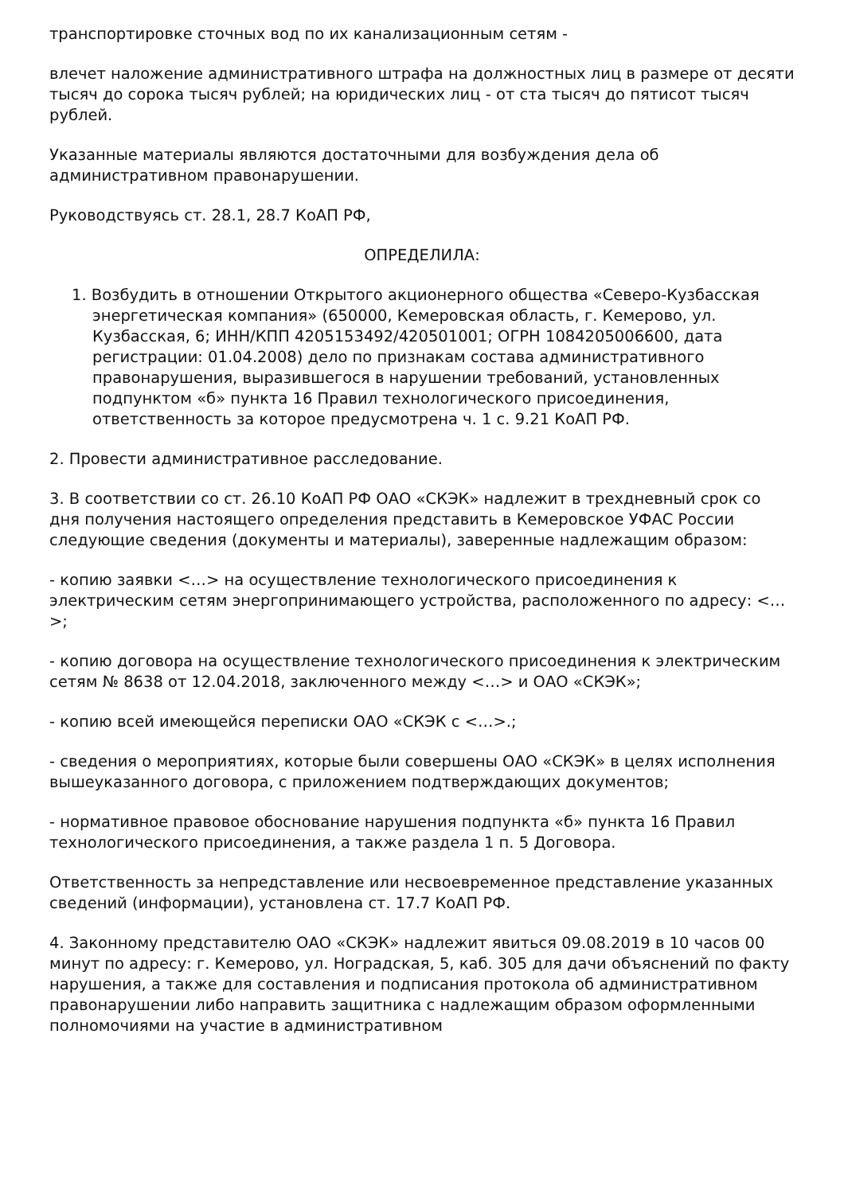транспортировке сточных вод по их канализационным сетям -
влечет наложение административного штрафа на должностных лиц в размере от десяти тысяч до сорока тысяч рублей; на юридических лиц - от ста тысяч до пятисот тысяч рублей.
Указанные материалы являются достаточными для возбуждения дела об административном правонарушении.
Руководствуясь ст. 28.1, 28.7 КоАП РФ,
ОПРЕДЕЛИЛА:
1. Возбудить в отношении Открытого акционерного общества «Северо-Кузбасская энергетическая компания» (650000, Кемеровская область, г. Кемерово, ул. Кузбасская, 6; ИНН/КПП 4205153492/420501001; ОГРН 1084205006600, дата регистрации: 01.04.2008) дело по признакам состава административного правонарушения, выразившегося в нарушении требований, установленных подпунктом «б» пункта 16 Правил технологического присоединения, ответственность за которое предусмотрена ч. 1 с. 9.21 КоАП РФ.
2. Провести административное расследование.
3. В соответствии со ст. 26.10 КоАП РФ ОАО «СКЭК» надлежит в трехдневный срок со дня получения настоящего определения представить в Кемеровское УФАС России следующие сведения (документы и материалы), заверенные надлежащим образом:
- копию заявки <…> на осуществление технологического присоединения к электрическим сетям энергопринимающего устройства, расположенного по адресу: <…>;
- копию договора на осуществление технологического присоединения к электрическим сетям № 8638 от 12.04.2018, заключенного между <…> и ОАО «СКЭК»;
- копию всей имеющейся переписки ОАО «СКЭК с <…>.;
- сведения о мероприятиях, которые были совершены ОАО «СКЭК» в целях исполнения вышеуказанного договора, с приложением подтверждающих документов;
- нормативное правовое обоснование нарушения подпункта «б» пункта 16 Правил технологического присоединения, а также раздела 1 п. 5 Договора.
Ответственность за непредставление или несвоевременное представление указанных сведений (информации), установлена ст. 17.7 КоАП РФ.
4. Законному представителю ОАО «СКЭК» надлежит явиться 09.08.2019 в 10 часов 00 минут по адресу: г. Кемерово, ул. Ноградская, 5, каб. 305 для дачи объяснений по факту нарушения, а также для составления и подписания протокола об административном правонарушении либо направить защитника с надлежащим образом оформленными полномочиями на участие в административном